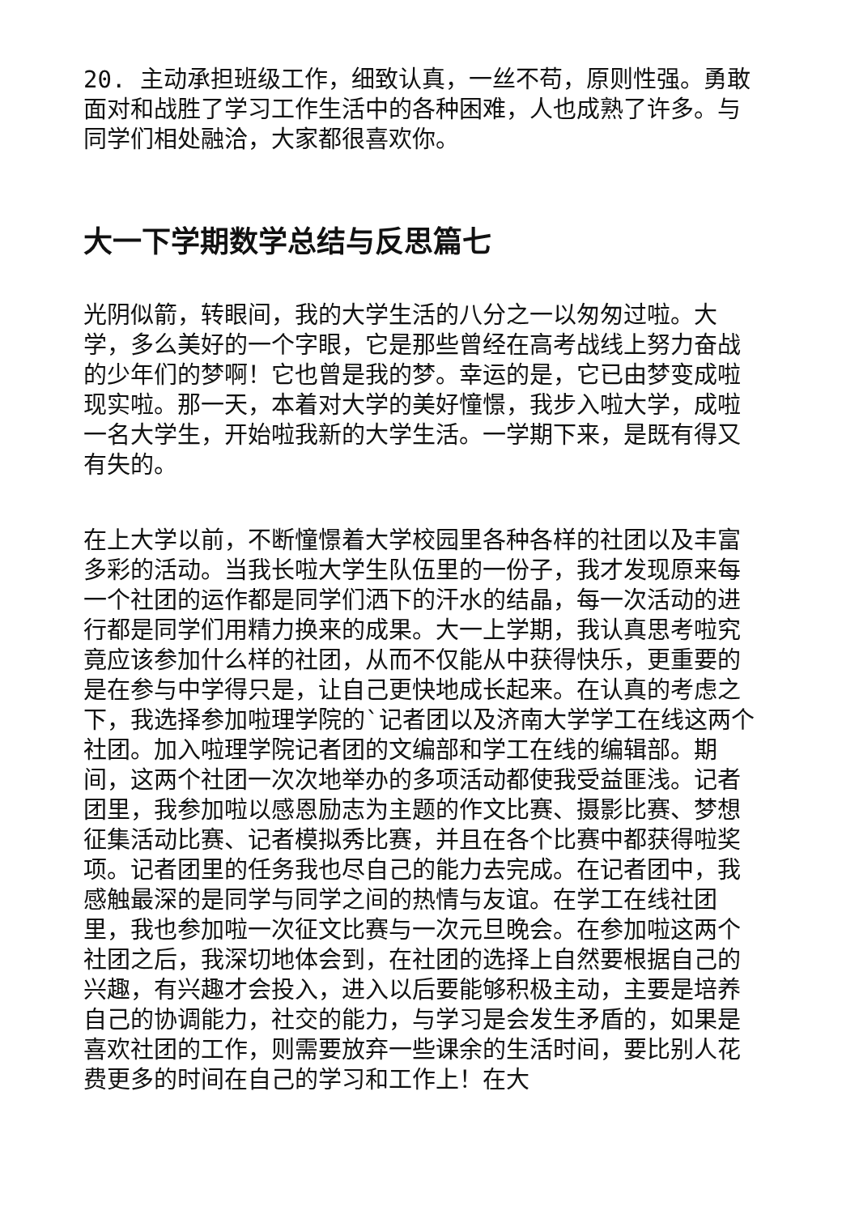20. 主动承担班级工作，细致认真，一丝不苟，原则性强。勇敢面对和战胜了学习工作生活中的各种困难，人也成熟了许多。与同学们相处融洽，大家都很喜欢你。
大一下学期数学总结与反思篇七
光阴似箭，转眼间，我的大学生活的八分之一以匆匆过啦。大学，多么美好的一个字眼，它是那些曾经在高考战线上努力奋战的少年们的梦啊！它也曾是我的梦。幸运的是，它已由梦变成啦现实啦。那一天，本着对大学的美好憧憬，我步入啦大学，成啦一名大学生，开始啦我新的大学生活。一学期下来，是既有得又有失的。
在上大学以前，不断憧憬着大学校园里各种各样的社团以及丰富多彩的活动。当我长啦大学生队伍里的一份子，我才发现原来每一个社团的运作都是同学们洒下的汗水的结晶，每一次活动的进行都是同学们用精力换来的成果。大一上学期，我认真思考啦究竟应该参加什么样的社团，从而不仅能从中获得快乐，更重要的是在参与中学得只是，让自己更快地成长起来。在认真的考虑之下，我选择参加啦理学院的`记者团以及济南大学学工在线这两个社团。加入啦理学院记者团的文编部和学工在线的编辑部。期间，这两个社团一次次地举办的多项活动都使我受益匪浅。记者团里，我参加啦以感恩励志为主题的作文比赛、摄影比赛、梦想征集活动比赛、记者模拟秀比赛，并且在各个比赛中都获得啦奖项。记者团里的任务我也尽自己的能力去完成。在记者团中，我感触最深的是同学与同学之间的热情与友谊。在学工在线社团里，我也参加啦一次征文比赛与一次元旦晚会。在参加啦这两个社团之后，我深切地体会到，在社团的选择上自然要根据自己的兴趣，有兴趣才会投入，进入以后要能够积极主动，主要是培养自己的协调能力，社交的能力，与学习是会发生矛盾的，如果是喜欢社团的工作，则需要放弃一些课余的生活时间，要比别人花费更多的时间在自己的学习和工作上！在大